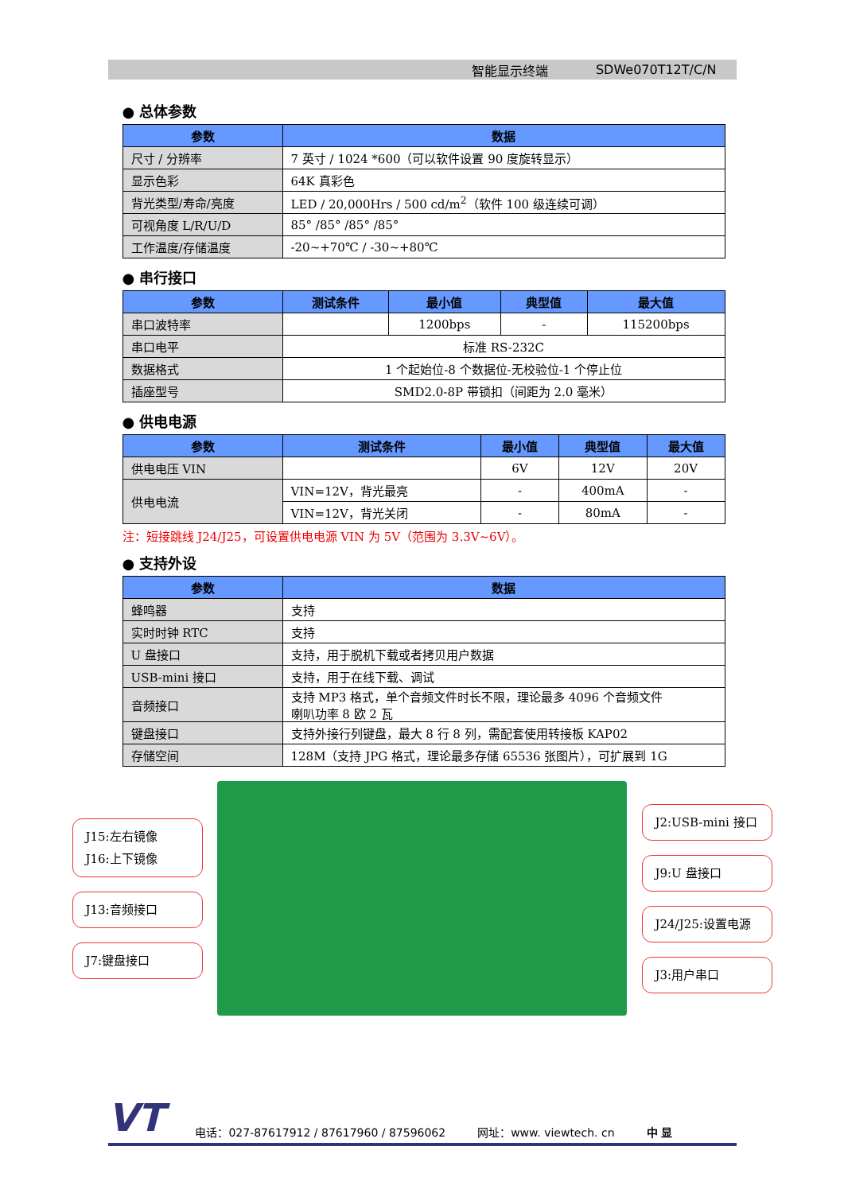智能显示终端 SDWe070T12T/C/N
● 总体参数
| 参数 | 数据 |
| --- | --- |
| 尺寸 / 分辨率 | 7 英寸 / 1024 *600（可以软件设置 90 度旋转显示） |
| 显示色彩 | 64K 真彩色 |
| 背光类型/寿命/亮度 | LED / 20,000Hrs / 500 cd/m<sup>2</sup>（软件 100 级连续可调） |
| 可视角度 L/R/U/D | 85° /85° /85° /85° |
| 工作温度/存储温度 | -20~+70℃ / -30~+80℃ |
● 串行接口
| 参数 | 测试条件 | 最小值 | 典型值 | 最大值 |
| --- | --- | --- | --- | --- |
| 串口波特率 | | 1200bps | - | 115200bps |
| 串口电平 | 标准 RS-232C | | | |
| 数据格式 | 1 个起始位-8 个数据位-无校验位-1 个停止位 | | | |
| 插座型号 | SMD2.0-8P 带锁扣（间距为 2.0 毫米） | | | |
● 供电电源
| 参数 | 测试条件 | 最小值 | 典型值 | 最大值 |
| --- | --- | --- | --- | --- |
| 供电电压 VIN | | 6V | 12V | 20V |
| 供电电流 | VIN=12V，背光最亮 | - | 400mA | - |
| | VIN=12V，背光关闭 | - | 80mA | - |
注：短接跳线 J24/J25，可设置供电电源 VIN 为 5V（范围为 3.3V~6V）。
● 支持外设
| 参数 | 数据 |
| --- | --- |
| 蜂鸣器 | 支持 |
| 实时时钟 RTC | 支持 |
| U 盘接口 | 支持，用于脱机下载或者拷贝用户数据 |
| USB-mini 接口 | 支持，用于在线下载、调试 |
| 音频接口 | 支持 MP3 格式，单个音频文件时长不限，理论最多 4096 个音频文件 喇叭功率 8 欧 2 瓦 |
| 键盘接口 | 支持外接行列键盘，最大 8 行 8 列，需配套使用转接板 KAP02 |
| 存储空间 | 128M（支持 JPG 格式，理论最多存储 65536 张图片），可扩展到 1G |
J15:左右镜像
J16:上下镜像
J13:音频接口
J7:键盘接口
J2:USB-mini 接口
J9:U 盘接口
J24/J25:设置电源
J3:用户串口
VT 电话：027-87617912 / 87617960 / 87596062 网址：www. viewtech. cn 中 显